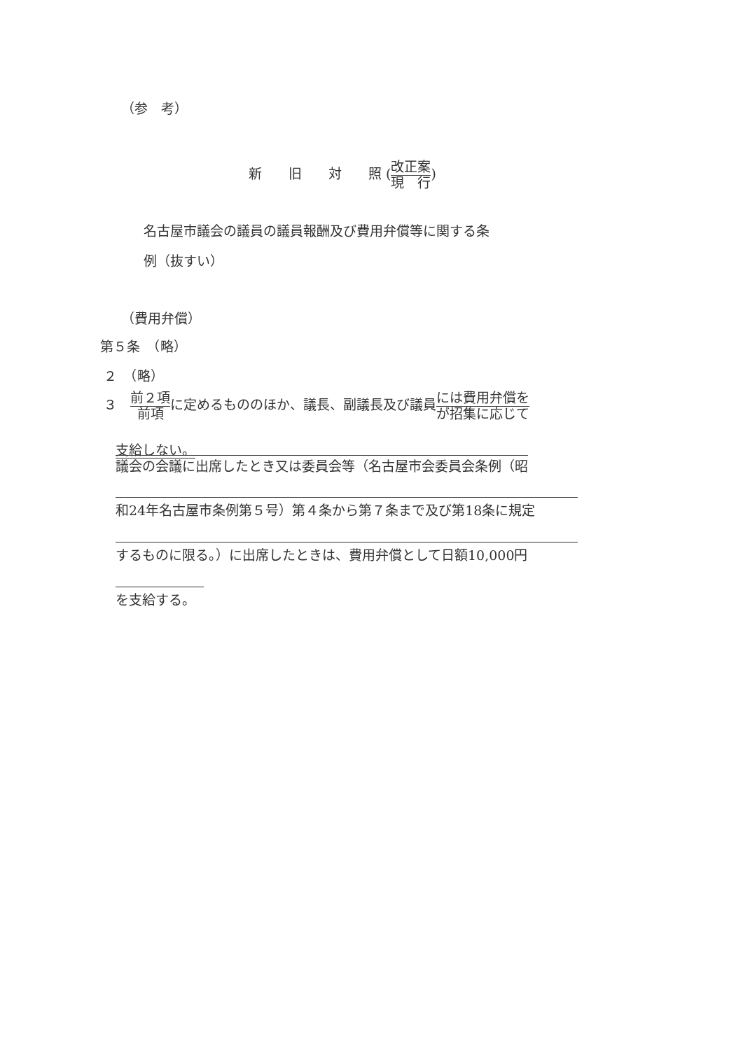（参　考）
新　　旧　　対　　照 (改正案 現　行)
名古屋市議会の議員の議員報酬及び費用弁償等に関する条
例（抜すい）
（費用弁償）
第５条　（略）
２　（略）
３　前２項 前項に定めるもののほか、議長、副議長及び議員には費用弁償を が招集に応じて
支給しない。
議会の会議に出席したとき又は委員会等（名古屋市会委員会条例（昭
和24年名古屋市条例第５号）第４条から第７条まで及び第18条に規定
するものに限る。）に出席したときは、費用弁償として日額10,000円
を支給する。